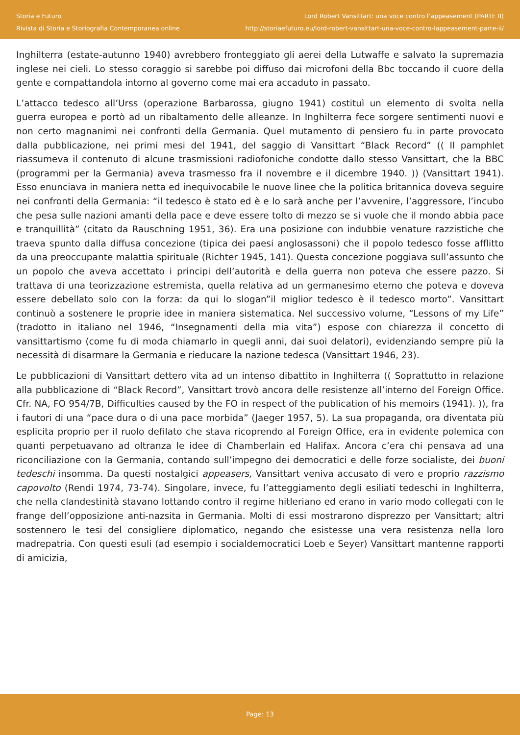Storia e Futuro
Rivista di Storia e Storiografia Contemporanea online
Lord Robert Vansittart: una voce contro l’appeasement (PARTE II)
http://storiaefuturo.eu/lord-robert-vansittart-una-voce-contro-lappeasement-parte-ii/
Inghilterra (estate-autunno 1940) avrebbero fronteggiato gli aerei della Lutwaffe e salvato la supremazia inglese nei cieli. Lo stesso coraggio si sarebbe poi diffuso dai microfoni della Bbc toccando il cuore della gente e compattandola intorno al governo come mai era accaduto in passato.
L’attacco tedesco all’Urss (operazione Barbarossa, giugno 1941) costituì un elemento di svolta nella guerra europea e portò ad un ribaltamento delle alleanze. In Inghilterra fece sorgere sentimenti nuovi e non certo magnanimi nei confronti della Germania. Quel mutamento di pensiero fu in parte provocato dalla pubblicazione, nei primi mesi del 1941, del saggio di Vansittart “Black Record” (( Il pamphlet riassumeva il contenuto di alcune trasmissioni radiofoniche condotte dallo stesso Vansittart, che la BBC (programmi per la Germania) aveva trasmesso fra il novembre e il dicembre 1940. )) (Vansittart 1941). Esso enunciava in maniera netta ed inequivocabile le nuove linee che la politica britannica doveva seguire nei confronti della Germania: “il tedesco è stato ed è e lo sarà anche per l’avvenire, l’aggressore, l’incubo che pesa sulle nazioni amanti della pace e deve essere tolto di mezzo se si vuole che il mondo abbia pace e tranquillità” (citato da Rauschning 1951, 36). Era una posizione con indubbie venature razzistiche che traeva spunto dalla diffusa concezione (tipica dei paesi anglosassoni) che il popolo tedesco fosse afflitto da una preoccupante malattia spirituale (Richter 1945, 141). Questa concezione poggiava sull’assunto che un popolo che aveva accettato i principi dell’autorità e della guerra non poteva che essere pazzo. Si trattava di una teorizzazione estremista, quella relativa ad un germanesimo eterno che poteva e doveva essere debellato solo con la forza: da qui lo slogan”il miglior tedesco è il tedesco morto”. Vansittart continuò a sostenere le proprie idee in maniera sistematica. Nel successivo volume, “Lessons of my Life” (tradotto in italiano nel 1946, “Insegnamenti della mia vita”) espose con chiarezza il concetto di vansittartismo (come fu di moda chiamarlo in quegli anni, dai suoi delatori), evidenziando sempre più la necessità di disarmare la Germania e rieducare la nazione tedesca (Vansittart 1946, 23).
Le pubblicazioni di Vansittart dettero vita ad un intenso dibattito in Inghilterra (( Soprattutto in relazione alla pubblicazione di “Black Record”, Vansittart trovò ancora delle resistenze all’interno del Foreign Office. Cfr. NA, FO 954/7B, Difficulties caused by the FO in respect of the publication of his memoirs (1941). )), fra i fautori di una “pace dura o di una pace morbida” (Jaeger 1957, 5). La sua propaganda, ora diventata più esplicita proprio per il ruolo defilato che stava ricoprendo al Foreign Office, era in evidente polemica con quanti perpetuavano ad oltranza le idee di Chamberlain ed Halifax. Ancora c’era chi pensava ad una riconciliazione con la Germania, contando sull’impegno dei democratici e delle forze socialiste, dei buoni tedeschi insomma. Da questi nostalgici appeasers, Vansittart veniva accusato di vero e proprio razzismo capovolto (Rendi 1974, 73-74). Singolare, invece, fu l’atteggiamento degli esiliati tedeschi in Inghilterra, che nella clandestinità stavano lottando contro il regime hitleriano ed erano in vario modo collegati con le frange dell’opposizione anti-nazsita in Germania. Molti di essi mostrarono disprezzo per Vansittart; altri sostennero le tesi del consigliere diplomatico, negando che esistesse una vera resistenza nella loro madrepatria. Con questi esuli (ad esempio i socialdemocratici Loeb e Seyer) Vansittart mantenne rapporti di amicizia,
Page: 13